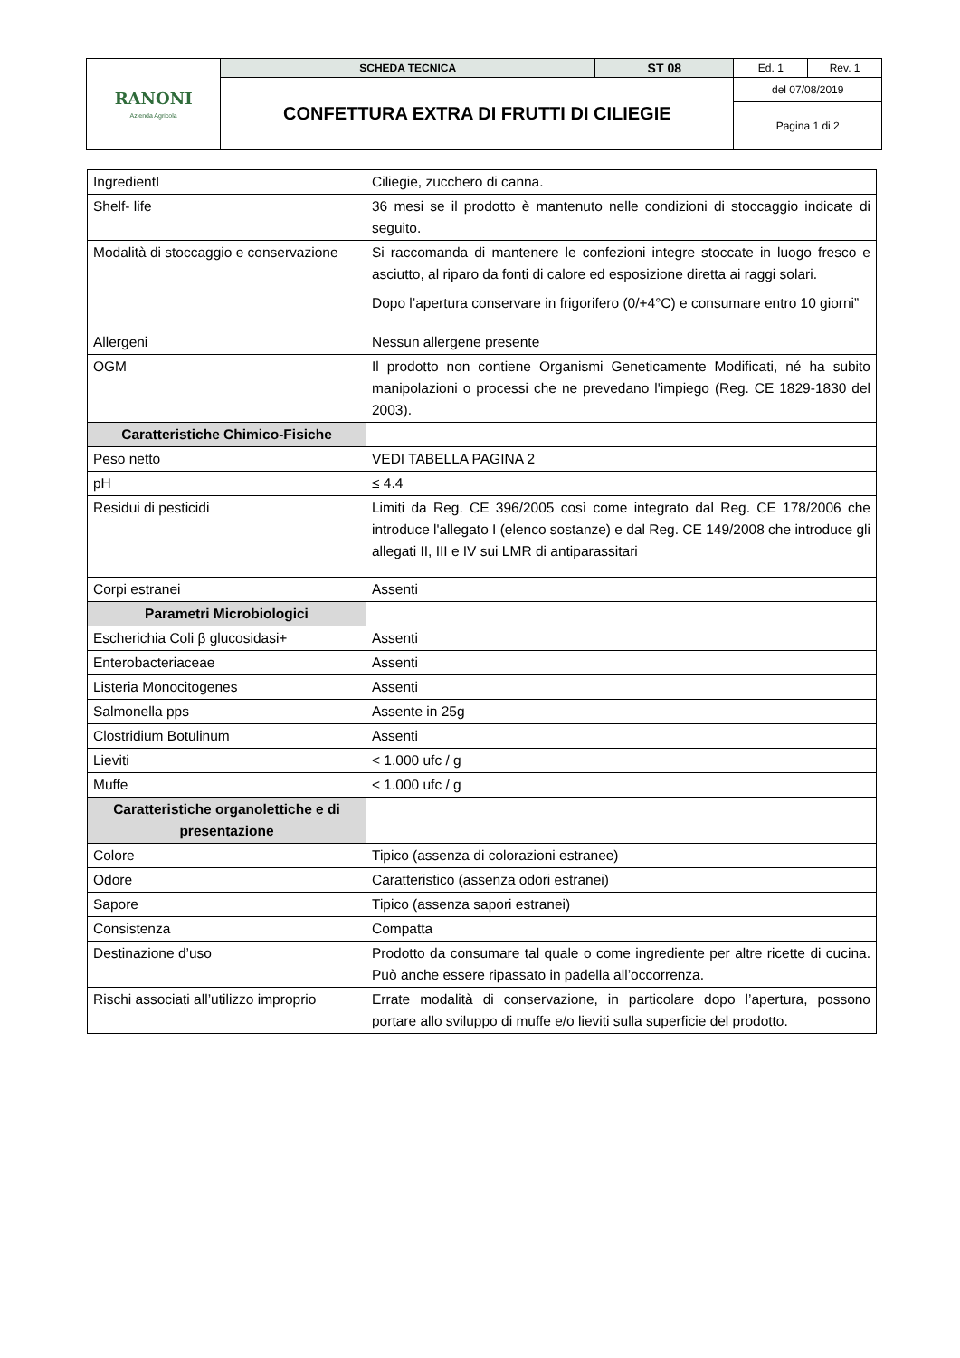| RANONI Azienda Agricola | SCHEDA TECNICA | ST 08 | Ed. 1 | Rev. 1 |
| | CONFETTURA EXTRA DI FRUTTI DI CILIEGIE | | del 07/08/2019 | |
| | | | Pagina 1 di 2 | |
| IngredientI | Ciliegie, zucchero di canna. |
| Shelf- life | 36 mesi se il prodotto è mantenuto nelle condizioni di stoccaggio indicate di seguito. |
| Modalità di stoccaggio e conservazione | Si raccomanda di mantenere le confezioni integre stoccate in luogo fresco e asciutto, al riparo da fonti di calore ed esposizione diretta ai raggi solari. Dopo l’apertura conservare in frigorifero (0/+4°C) e consumare entro 10 giorni” |
| Allergeni | Nessun allergene presente |
| OGM | Il prodotto non contiene Organismi Geneticamente Modificati, né ha subito manipolazioni o processi che ne prevedano l'impiego (Reg. CE 1829-1830 del 2003). |
| Caratteristiche Chimico-Fisiche | |
| Peso netto | VEDI TABELLA PAGINA 2 |
| pH | ≤ 4.4 |
| Residui di pesticidi | Limiti da Reg. CE 396/2005 così come integrato dal Reg. CE 178/2006 che introduce l'allegato I (elenco sostanze) e dal Reg. CE 149/2008 che introduce gli allegati II, III e IV sui LMR di antiparassitari |
| Corpi estranei | Assenti |
| Parametri Microbiologici | |
| Escherichia Coli β glucosidasi+ | Assenti |
| Enterobacteriaceae | Assenti |
| Listeria Monocitogenes | Assenti |
| Salmonella pps | Assente in 25g |
| Clostridium Botulinum | Assenti |
| Lieviti | < 1.000 ufc / g |
| Muffe | < 1.000 ufc / g |
| Caratteristiche organolettiche e di presentazione | |
| Colore | Tipico (assenza di colorazioni estranee) |
| Odore | Caratteristico (assenza odori estranei) |
| Sapore | Tipico (assenza sapori estranei) |
| Consistenza | Compatta |
| Destinazione d’uso | Prodotto da consumare tal quale o come ingrediente per altre ricette di cucina. Può anche essere ripassato in padella all’occorrenza. |
| Rischi associati all’utilizzo improprio | Errate modalità di conservazione, in particolare dopo l’apertura, possono portare allo sviluppo di muffe e/o lieviti sulla superficie del prodotto. |